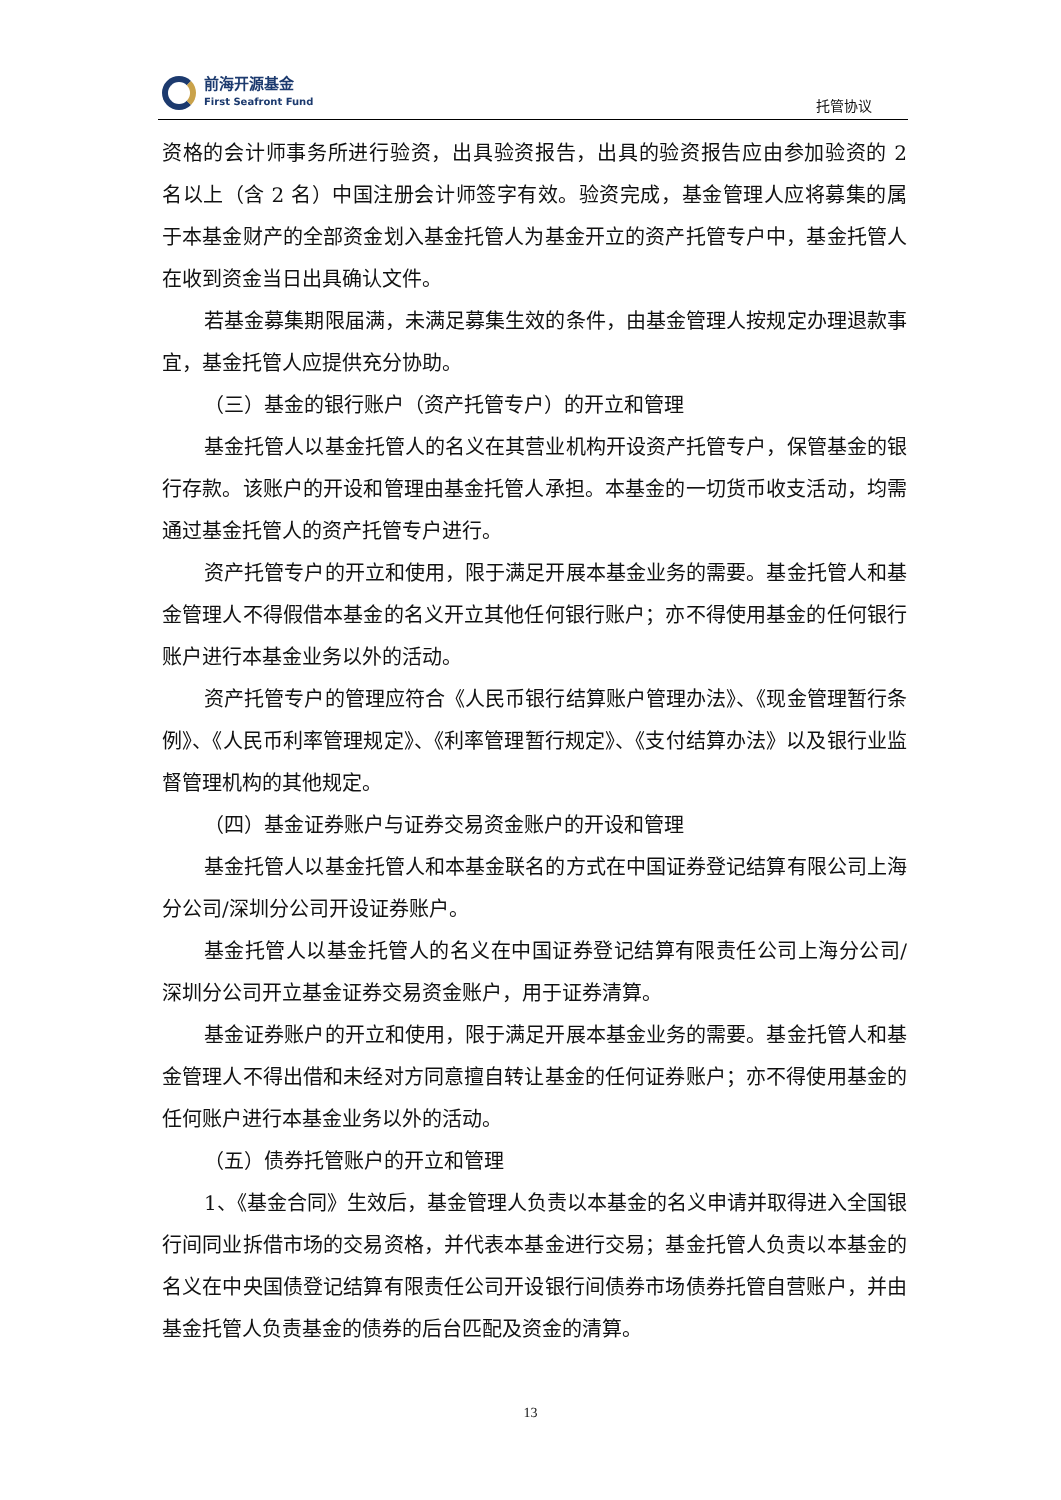前海开源基金
First Seafront Fund
托管协议
资格的会计师事务所进行验资，出具验资报告，出具的验资报告应由参加验资的 2 名以上（含 2 名）中国注册会计师签字有效。验资完成，基金管理人应将募集的属于本基金财产的全部资金划入基金托管人为基金开立的资产托管专户中，基金托管人在收到资金当日出具确认文件。
若基金募集期限届满，未满足募集生效的条件，由基金管理人按规定办理退款事宜，基金托管人应提供充分协助。
（三）基金的银行账户（资产托管专户）的开立和管理
基金托管人以基金托管人的名义在其营业机构开设资产托管专户，保管基金的银行存款。该账户的开设和管理由基金托管人承担。本基金的一切货币收支活动，均需通过基金托管人的资产托管专户进行。
资产托管专户的开立和使用，限于满足开展本基金业务的需要。基金托管人和基金管理人不得假借本基金的名义开立其他任何银行账户；亦不得使用基金的任何银行账户进行本基金业务以外的活动。
资产托管专户的管理应符合《人民币银行结算账户管理办法》、《现金管理暂行条例》、《人民币利率管理规定》、《利率管理暂行规定》、《支付结算办法》以及银行业监督管理机构的其他规定。
（四）基金证券账户与证券交易资金账户的开设和管理
基金托管人以基金托管人和本基金联名的方式在中国证券登记结算有限公司上海分公司/深圳分公司开设证券账户。
基金托管人以基金托管人的名义在中国证券登记结算有限责任公司上海分公司/深圳分公司开立基金证券交易资金账户，用于证券清算。
基金证券账户的开立和使用，限于满足开展本基金业务的需要。基金托管人和基金管理人不得出借和未经对方同意擅自转让基金的任何证券账户；亦不得使用基金的任何账户进行本基金业务以外的活动。
（五）债券托管账户的开立和管理
1、《基金合同》生效后，基金管理人负责以本基金的名义申请并取得进入全国银行间同业拆借市场的交易资格，并代表本基金进行交易；基金托管人负责以本基金的名义在中央国债登记结算有限责任公司开设银行间债券市场债券托管自营账户，并由基金托管人负责基金的债券的后台匹配及资金的清算。
13